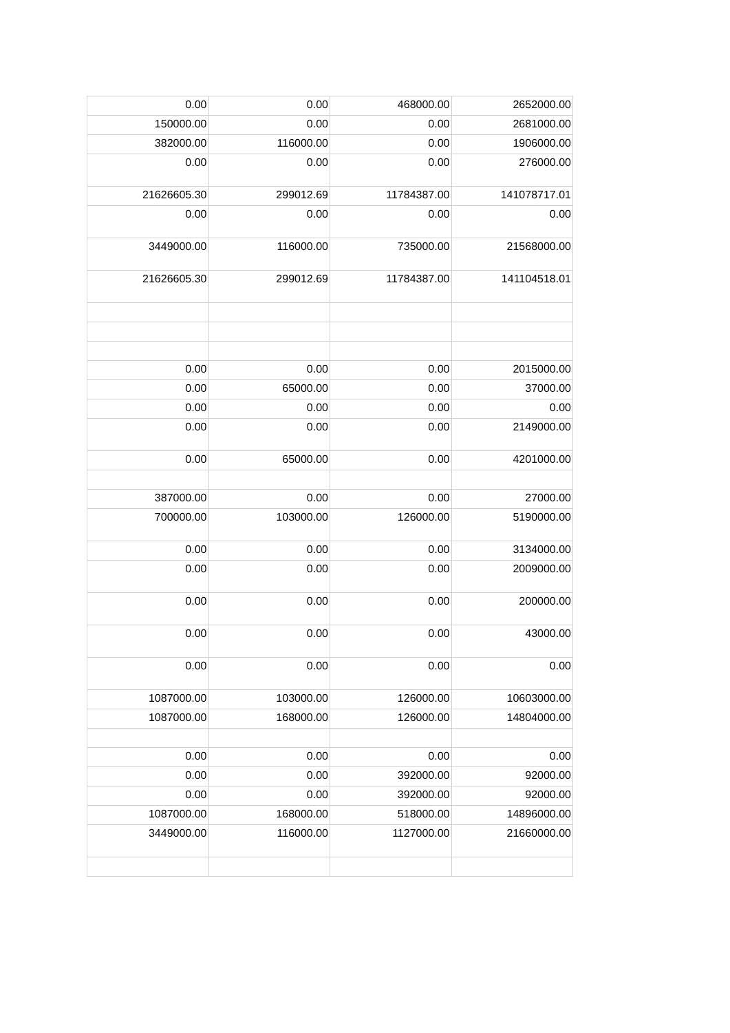| 0.00 | 0.00 | 468000.00 | 2652000.00 |
| 150000.00 | 0.00 | 0.00 | 2681000.00 |
| 382000.00 | 116000.00 | 0.00 | 1906000.00 |
| 0.00 | 0.00 | 0.00 | 276000.00 |
| 21626605.30 | 299012.69 | 11784387.00 | 141078717.01 |
| 0.00 | 0.00 | 0.00 | 0.00 |
| 3449000.00 | 116000.00 | 735000.00 | 21568000.00 |
| 21626605.30 | 299012.69 | 11784387.00 | 141104518.01 |
| 0.00 | 0.00 | 0.00 | 2015000.00 |
| 0.00 | 65000.00 | 0.00 | 37000.00 |
| 0.00 | 0.00 | 0.00 | 0.00 |
| 0.00 | 0.00 | 0.00 | 2149000.00 |
| 0.00 | 65000.00 | 0.00 | 4201000.00 |
| 387000.00 | 0.00 | 0.00 | 27000.00 |
| 700000.00 | 103000.00 | 126000.00 | 5190000.00 |
| 0.00 | 0.00 | 0.00 | 3134000.00 |
| 0.00 | 0.00 | 0.00 | 2009000.00 |
| 0.00 | 0.00 | 0.00 | 200000.00 |
| 0.00 | 0.00 | 0.00 | 43000.00 |
| 0.00 | 0.00 | 0.00 | 0.00 |
| 1087000.00 | 103000.00 | 126000.00 | 10603000.00 |
| 1087000.00 | 168000.00 | 126000.00 | 14804000.00 |
| 0.00 | 0.00 | 0.00 | 0.00 |
| 0.00 | 0.00 | 392000.00 | 92000.00 |
| 0.00 | 0.00 | 392000.00 | 92000.00 |
| 1087000.00 | 168000.00 | 518000.00 | 14896000.00 |
| 3449000.00 | 116000.00 | 1127000.00 | 21660000.00 |